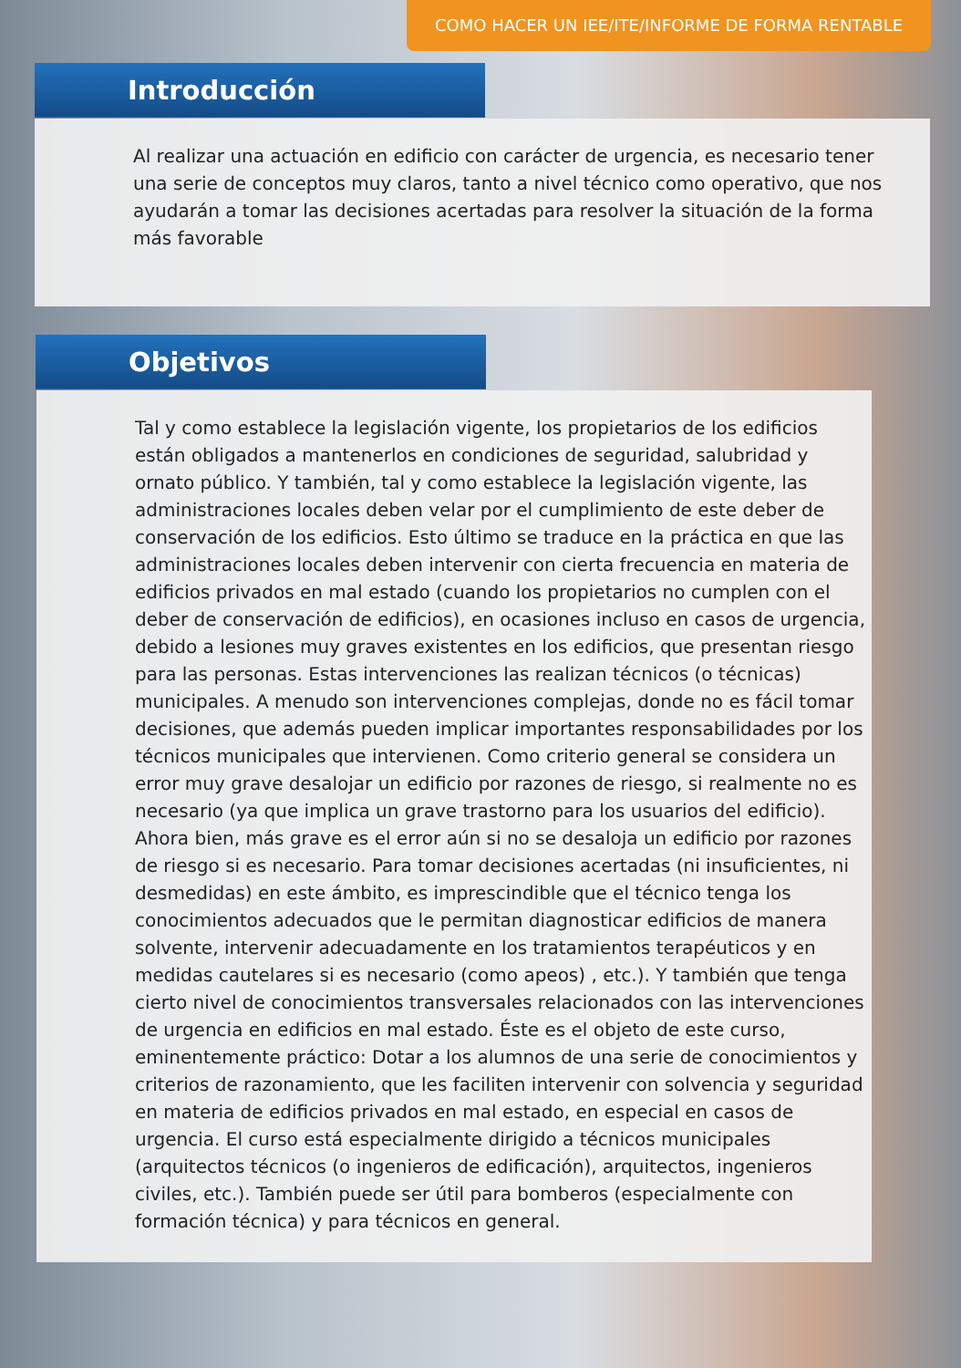COMO HACER UN IEE/ITE/INFORME DE FORMA RENTABLE
Introducción
Al realizar una actuación en edificio con carácter de urgencia, es necesario tener una serie de conceptos muy claros, tanto a nivel técnico como operativo, que nos ayudarán a tomar las decisiones acertadas para resolver la situación de la forma más favorable
Objetivos
Tal y como establece la legislación vigente, los propietarios de los edificios están obligados a mantenerlos en condiciones de seguridad, salubridad y ornato público. Y también, tal y como establece la legislación vigente, las administraciones locales deben velar por el cumplimiento de este deber de conservación de los edificios. Esto último se traduce en la práctica en que las administraciones locales deben intervenir con cierta frecuencia en materia de edificios privados en mal estado (cuando los propietarios no cumplen con el deber de conservación de edificios), en ocasiones incluso en casos de urgencia, debido a lesiones muy graves existentes en los edificios, que presentan riesgo para las personas. Estas intervenciones las realizan técnicos (o técnicas) municipales. A menudo son intervenciones complejas, donde no es fácil tomar decisiones, que además pueden implicar importantes responsabilidades por los técnicos municipales que intervienen. Como criterio general se considera un error muy grave desalojar un edificio por razones de riesgo, si realmente no es necesario (ya que implica un grave trastorno para los usuarios del edificio). Ahora bien, más grave es el error aún si no se desaloja un edificio por razones de riesgo si es necesario. Para tomar decisiones acertadas (ni insuficientes, ni desmedidas) en este ámbito, es imprescindible que el técnico tenga los conocimientos adecuados que le permitan diagnosticar edificios de manera solvente, intervenir adecuadamente en los tratamientos terapéuticos y en medidas cautelares si es necesario (como apeos) , etc.). Y también que tenga cierto nivel de conocimientos transversales relacionados con las intervenciones de urgencia en edificios en mal estado. Éste es el objeto de este curso, eminentemente práctico: Dotar a los alumnos de una serie de conocimientos y criterios de razonamiento, que les faciliten intervenir con solvencia y seguridad en materia de edificios privados en mal estado, en especial en casos de urgencia. El curso está especialmente dirigido a técnicos municipales (arquitectos técnicos (o ingenieros de edificación), arquitectos, ingenieros civiles, etc.). También puede ser útil para bomberos (especialmente con formación técnica) y para técnicos en general.